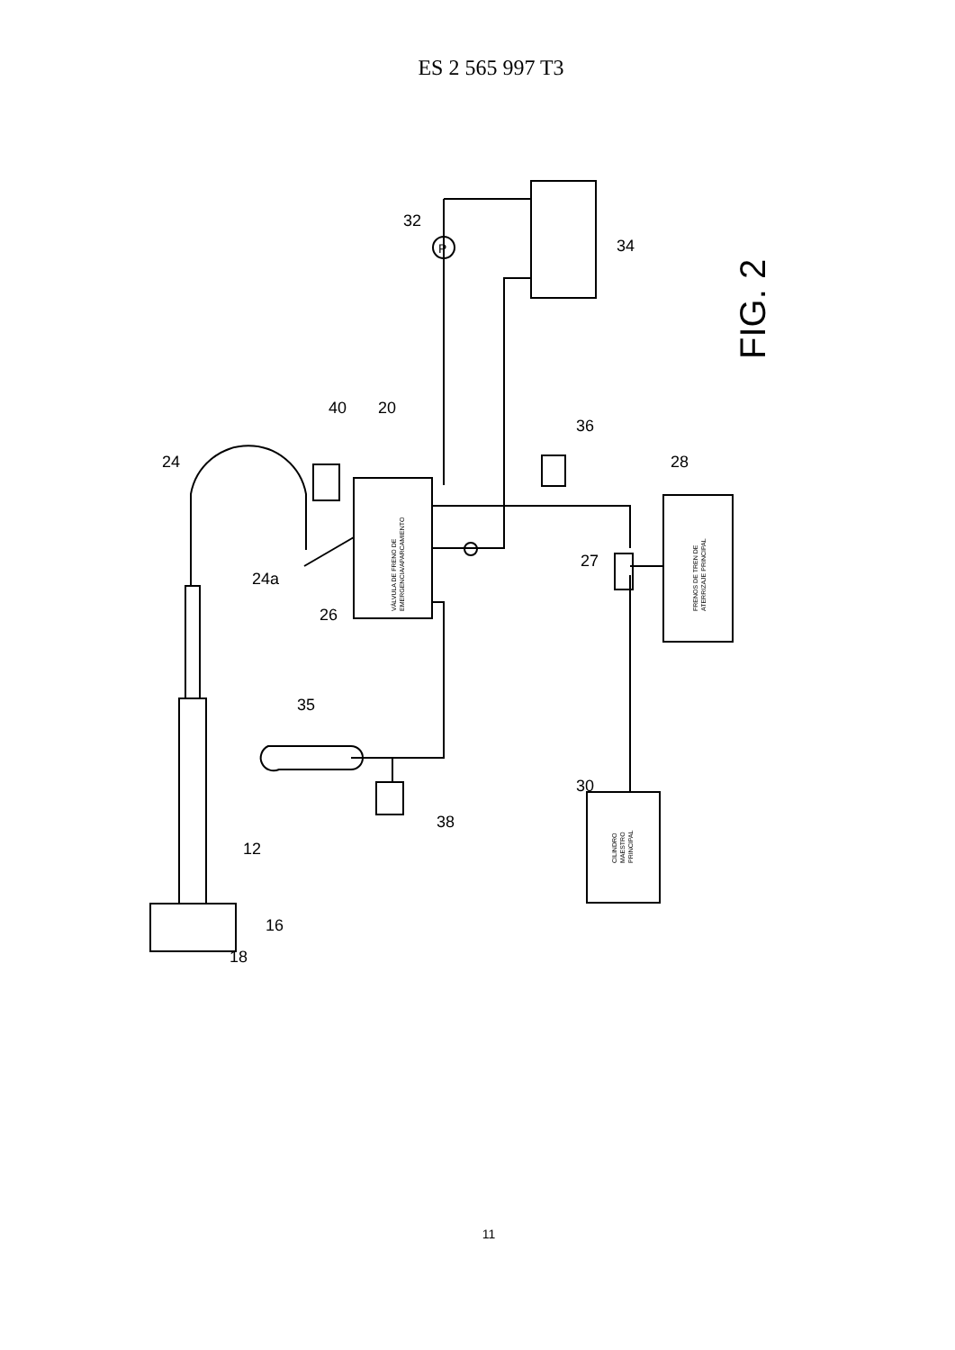ES 2 565 997 T3
32
34
40
20
24
24a
26
27
28
30
35
36
38
12
16
18
P
FIG. 2
VÁLVULA DE FRENO DE EMERGENCIA/APARCAMIENTO
FRENOS DE TREN DE ATERRIZAJE PRINCIPAL
CILINDRO MAESTRO PRINCIPAL
11